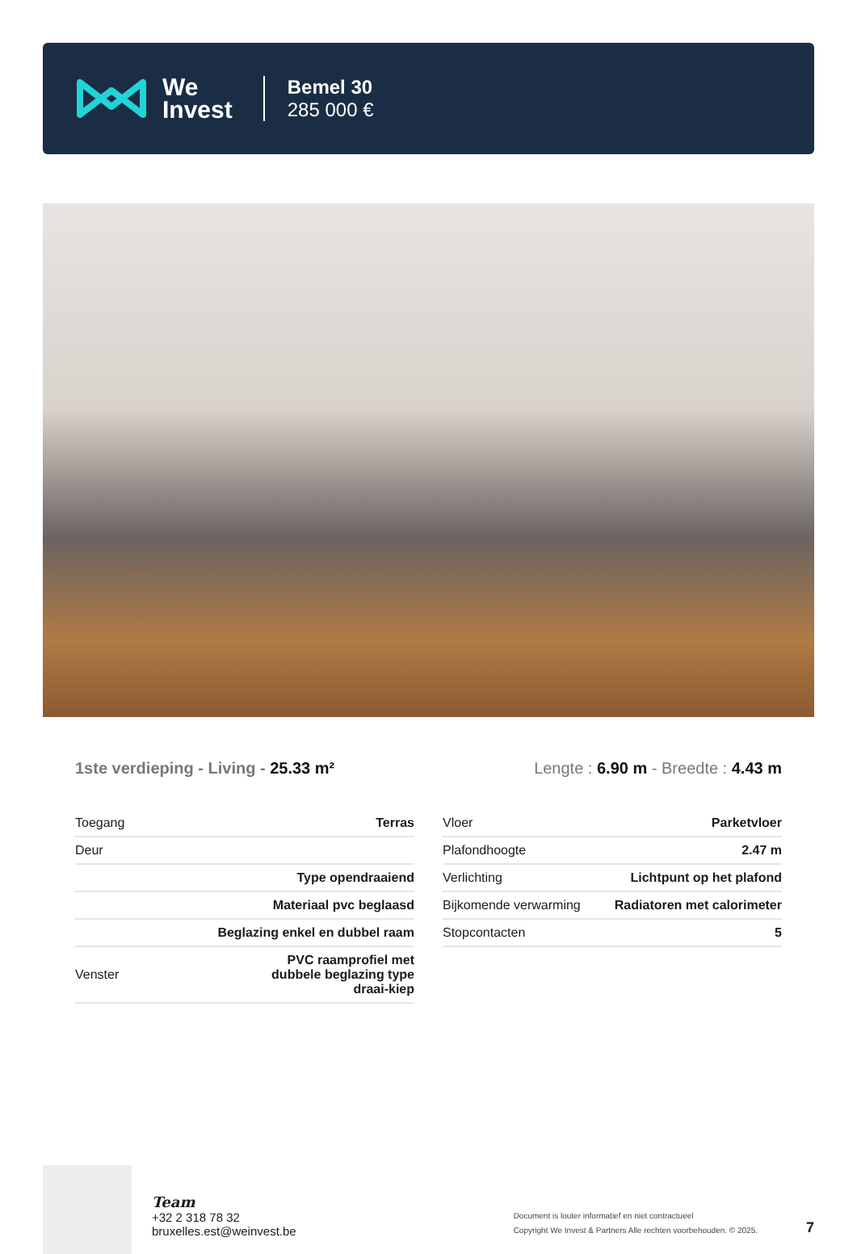We
Invest
Bemel 30
285 000 €
1ste verdieping - Living - 25.33 m²
Lengte : 6.90 m - Breedte : 4.43 m
| Toegang | Terras |
| Deur | |
| | Type opendraaiend |
| | Materiaal pvc beglaasd |
| | Beglazing enkel en dubbel raam |
| Venster | PVC raamprofiel met dubbele beglazing type draai-kiep |
| Vloer | Parketvloer |
| Plafondhoogte | 2.47 m |
| Verlichting | Lichtpunt op het plafond |
| Bijkomende verwarming | Radiatoren met calorimeter |
| Stopcontacten | 5 |
Team
+32 2 318 78 32
bruxelles.est@weinvest.be
Document is louter informatief en niet contractueel
Copyright We Invest & Partners Alle rechten voorbehouden. © 2025.
7